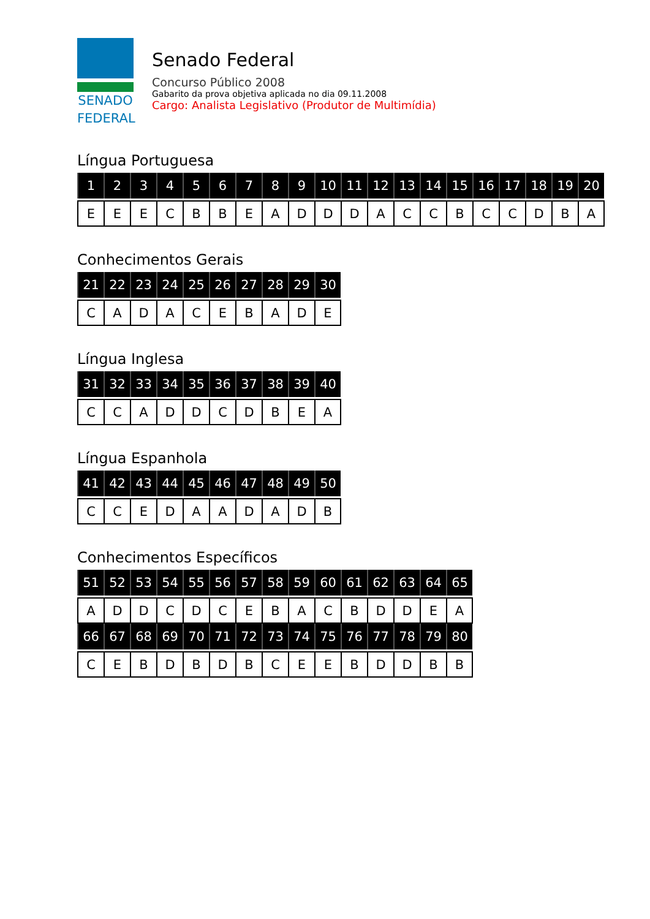SENADO
FEDERAL
Senado Federal
Concurso Público 2008
Gabarito da prova objetiva aplicada no dia 09.11.2008
Cargo: Analista Legislativo (Produtor de Multimídia)
Língua Portuguesa
| 1 | 2 | 3 | 4 | 5 | 6 | 7 | 8 | 9 | 10 | 11 | 12 | 13 | 14 | 15 | 16 | 17 | 18 | 19 | 20 |
| --- | --- | --- | --- | --- | --- | --- | --- | --- | --- | --- | --- | --- | --- | --- | --- | --- | --- | --- | --- |
| E | E | E | C | B | B | E | A | D | D | D | A | C | C | B | C | C | D | B | A |
Conhecimentos Gerais
| 21 | 22 | 23 | 24 | 25 | 26 | 27 | 28 | 29 | 30 |
| --- | --- | --- | --- | --- | --- | --- | --- | --- | --- |
| C | A | D | A | C | E | B | A | D | E |
Língua Inglesa
| 31 | 32 | 33 | 34 | 35 | 36 | 37 | 38 | 39 | 40 |
| --- | --- | --- | --- | --- | --- | --- | --- | --- | --- |
| C | C | A | D | D | C | D | B | E | A |
Língua Espanhola
| 41 | 42 | 43 | 44 | 45 | 46 | 47 | 48 | 49 | 50 |
| --- | --- | --- | --- | --- | --- | --- | --- | --- | --- |
| C | C | E | D | A | A | D | A | D | B |
Conhecimentos Específicos
| 51 | 52 | 53 | 54 | 55 | 56 | 57 | 58 | 59 | 60 | 61 | 62 | 63 | 64 | 65 |
| --- | --- | --- | --- | --- | --- | --- | --- | --- | --- | --- | --- | --- | --- | --- |
| A | D | D | C | D | C | E | B | A | C | B | D | D | E | A |
| 66 | 67 | 68 | 69 | 70 | 71 | 72 | 73 | 74 | 75 | 76 | 77 | 78 | 79 | 80 |
| C | E | B | D | B | D | B | C | E | E | B | D | D | B | B |